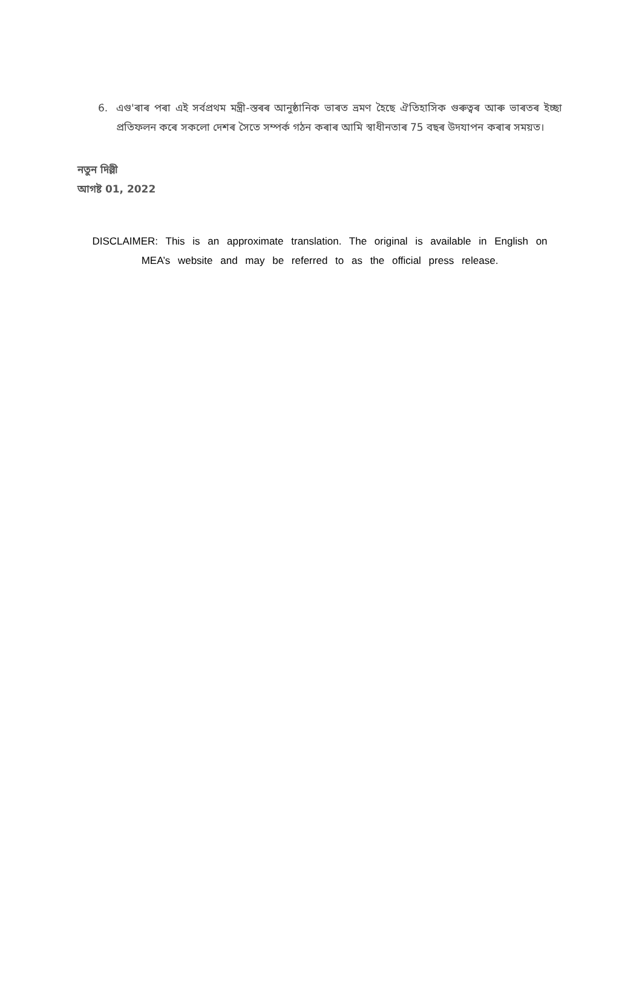6. এগু'ৰাৰ পৰা এই সৰ্বপ্ৰথম মন্ত্ৰী-স্তৰৰ আনুষ্ঠানিক ভাৰত ভ্ৰমণ হৈছে ঐতিহাসিক গুৰুত্বৰ আৰু ভাৰতৰ ইচ্ছা প্ৰতিফলন কৰে সকলো দেশৰ সৈতে সম্পৰ্ক গঠন কৰাৰ আমি স্বাধীনতাৰ 75 বছৰ উদযাপন কৰাৰ সময়ত।
নতুন দিল্লী
আগষ্ট 01, 2022
DISCLAIMER: This is an approximate translation. The original is available in English on MEA’s website and may be referred to as the official press release.